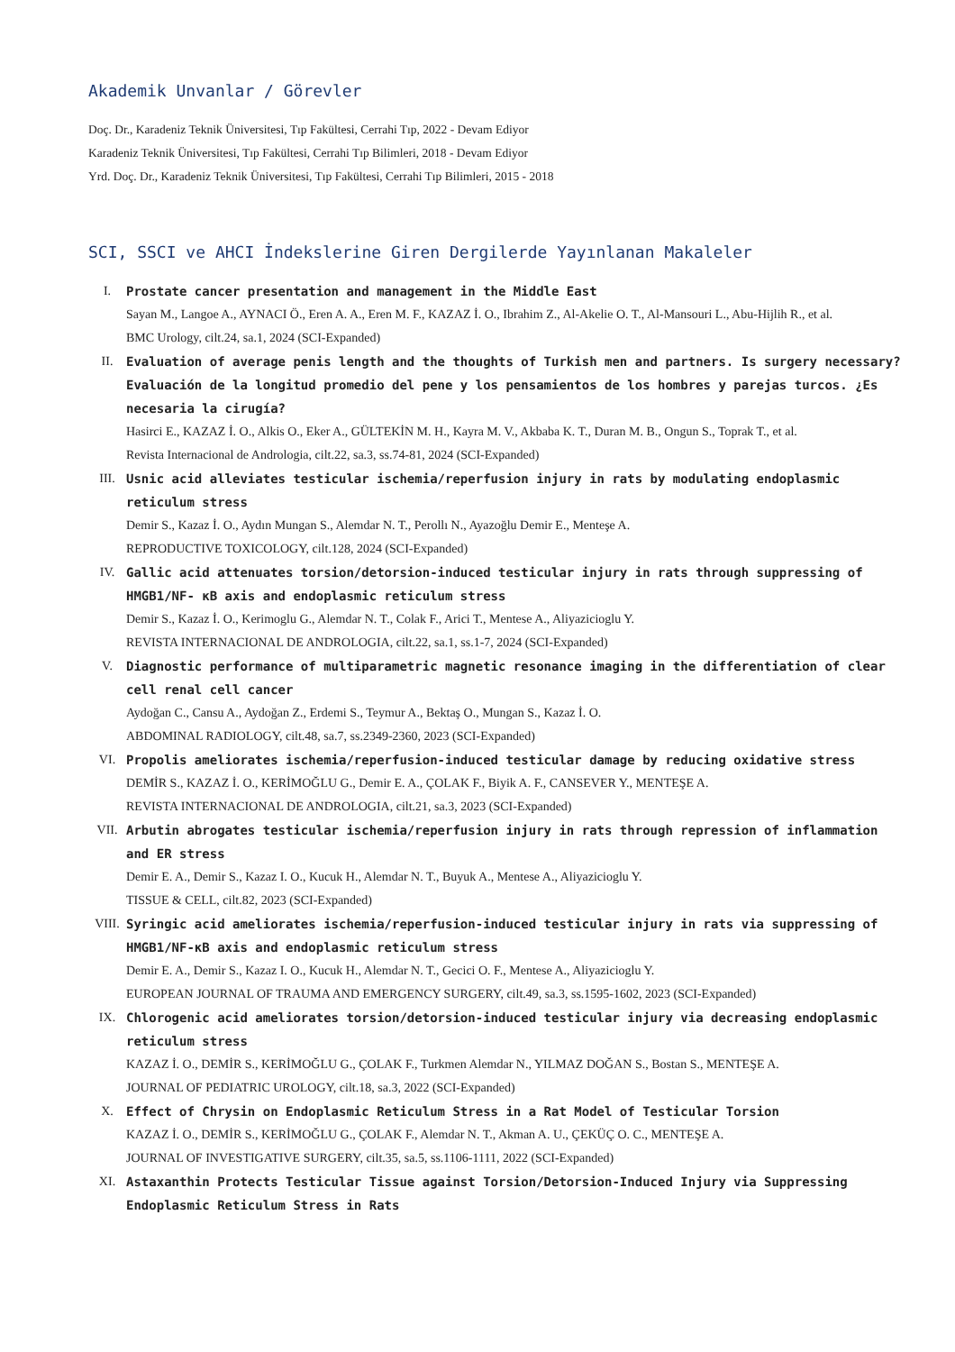Akademik Unvanlar / Görevler
Doç. Dr., Karadeniz Teknik Üniversitesi, Tıp Fakültesi, Cerrahi Tıp, 2022 - Devam Ediyor
Karadeniz Teknik Üniversitesi, Tıp Fakültesi, Cerrahi Tıp Bilimleri, 2018 - Devam Ediyor
Yrd. Doç. Dr., Karadeniz Teknik Üniversitesi, Tıp Fakültesi, Cerrahi Tıp Bilimleri, 2015 - 2018
SCI, SSCI ve AHCI İndekslerine Giren Dergilerde Yayınlanan Makaleler
I. Prostate cancer presentation and management in the Middle East
Sayan M., Langoe A., AYNACI Ö., Eren A. A., Eren M. F., KAZAZ İ. O., Ibrahim Z., Al-Akelie O. T., Al-Mansouri L., Abu-Hijlih R., et al.
BMC Urology, cilt.24, sa.1, 2024 (SCI-Expanded)
II. Evaluation of average penis length and the thoughts of Turkish men and partners. Is surgery necessary? Evaluación de la longitud promedio del pene y los pensamientos de los hombres y parejas turcos. ¿Es necesaria la cirugía?
Hasirci E., KAZAZ İ. O., Alkis O., Eker A., GÜLTEKİN M. H., Kayra M. V., Akbaba K. T., Duran M. B., Ongun S., Toprak T., et al.
Revista Internacional de Andrologia, cilt.22, sa.3, ss.74-81, 2024 (SCI-Expanded)
III. Usnic acid alleviates testicular ischemia/reperfusion injury in rats by modulating endoplasmic reticulum stress
Demir S., Kazaz İ. O., Aydın Mungan S., Alemdar N. T., Perollı N., Ayazoğlu Demir E., Menteşe A.
REPRODUCTIVE TOXICOLOGY, cilt.128, 2024 (SCI-Expanded)
IV. Gallic acid attenuates torsion/detorsion-induced testicular injury in rats through suppressing of HMGB1/NF- κB axis and endoplasmic reticulum stress
Demir S., Kazaz İ. O., Kerimoglu G., Alemdar N. T., Colak F., Arici T., Mentese A., Aliyazicioglu Y.
REVISTA INTERNACIONAL DE ANDROLOGIA, cilt.22, sa.1, ss.1-7, 2024 (SCI-Expanded)
V. Diagnostic performance of multiparametric magnetic resonance imaging in the differentiation of clear cell renal cell cancer
Aydoğan C., Cansu A., Aydoğan Z., Erdemi S., Teymur A., Bektaş O., Mungan S., Kazaz İ. O.
ABDOMINAL RADIOLOGY, cilt.48, sa.7, ss.2349-2360, 2023 (SCI-Expanded)
VI. Propolis ameliorates ischemia/reperfusion-induced testicular damage by reducing oxidative stress
DEMİR S., KAZAZ İ. O., KERİMOĞLU G., Demir E. A., ÇOLAK F., Biyik A. F., CANSEVER Y., MENTEŞE A.
REVISTA INTERNACIONAL DE ANDROLOGIA, cilt.21, sa.3, 2023 (SCI-Expanded)
VII. Arbutin abrogates testicular ischemia/reperfusion injury in rats through repression of inflammation and ER stress
Demir E. A., Demir S., Kazaz I. O., Kucuk H., Alemdar N. T., Buyuk A., Mentese A., Aliyazicioglu Y.
TISSUE & CELL, cilt.82, 2023 (SCI-Expanded)
VIII. Syringic acid ameliorates ischemia/reperfusion-induced testicular injury in rats via suppressing of HMGB1/NF-κB axis and endoplasmic reticulum stress
Demir E. A., Demir S., Kazaz I. O., Kucuk H., Alemdar N. T., Gecici O. F., Mentese A., Aliyazicioglu Y.
EUROPEAN JOURNAL OF TRAUMA AND EMERGENCY SURGERY, cilt.49, sa.3, ss.1595-1602, 2023 (SCI-Expanded)
IX. Chlorogenic acid ameliorates torsion/detorsion-induced testicular injury via decreasing endoplasmic reticulum stress
KAZAZ İ. O., DEMİR S., KERİMOĞLU G., ÇOLAK F., Turkmen Alemdar N., YILMAZ DOĞAN S., Bostan S., MENTEŞE A.
JOURNAL OF PEDIATRIC UROLOGY, cilt.18, sa.3, 2022 (SCI-Expanded)
X. Effect of Chrysin on Endoplasmic Reticulum Stress in a Rat Model of Testicular Torsion
KAZAZ İ. O., DEMİR S., KERİMOĞLU G., ÇOLAK F., Alemdar N. T., Akman A. U., ÇEKÜÇ O. C., MENTEŞE A.
JOURNAL OF INVESTIGATIVE SURGERY, cilt.35, sa.5, ss.1106-1111, 2022 (SCI-Expanded)
XI. Astaxanthin Protects Testicular Tissue against Torsion/Detorsion-Induced Injury via Suppressing Endoplasmic Reticulum Stress in Rats